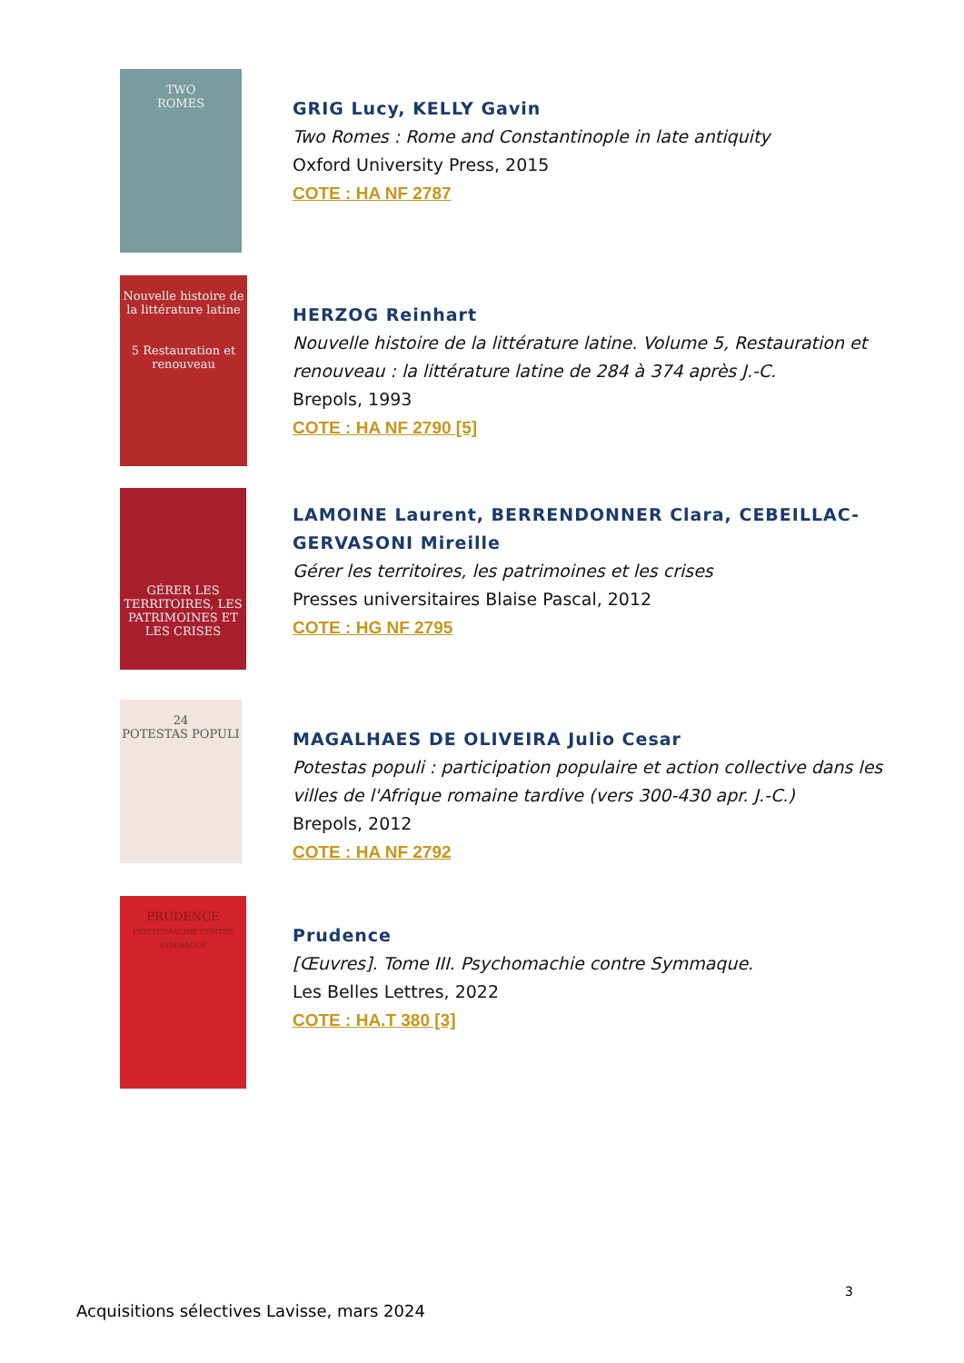TWO
ROMES
GRIG Lucy, KELLY Gavin
Two Romes : Rome and Constantinople in late antiquity
Oxford University Press, 2015
COTE : HA NF 2787
Nouvelle histoire de la littérature latine
5 Restauration et renouveau
HERZOG Reinhart
Nouvelle histoire de la littérature latine. Volume 5, Restauration et renouveau : la littérature latine de 284 à 374 après J.-C.
Brepols, 1993
COTE : HA NF 2790 [5]
GÉRER LES TERRITOIRES, LES PATRIMOINES ET LES CRISES
LAMOINE Laurent, BERRENDONNER Clara, CEBEILLAC-GERVASONI Mireille
Gérer les territoires, les patrimoines et les crises
Presses universitaires Blaise Pascal, 2012
COTE : HG NF 2795
24
POTESTAS POPULI
MAGALHAES DE OLIVEIRA Julio Cesar
Potestas populi : participation populaire et action collective dans les villes de l'Afrique romaine tardive (vers 300-430 apr. J.-C.)
Brepols, 2012
COTE : HA NF 2792
PRUDENCE
PSYCHOMACHIE CONTRE SYMMAQUE
Prudence
[Œuvres]. Tome III. Psychomachie contre Symmaque.
Les Belles Lettres, 2022
COTE : HA.T 380 [3]
3
Acquisitions sélectives Lavisse, mars 2024